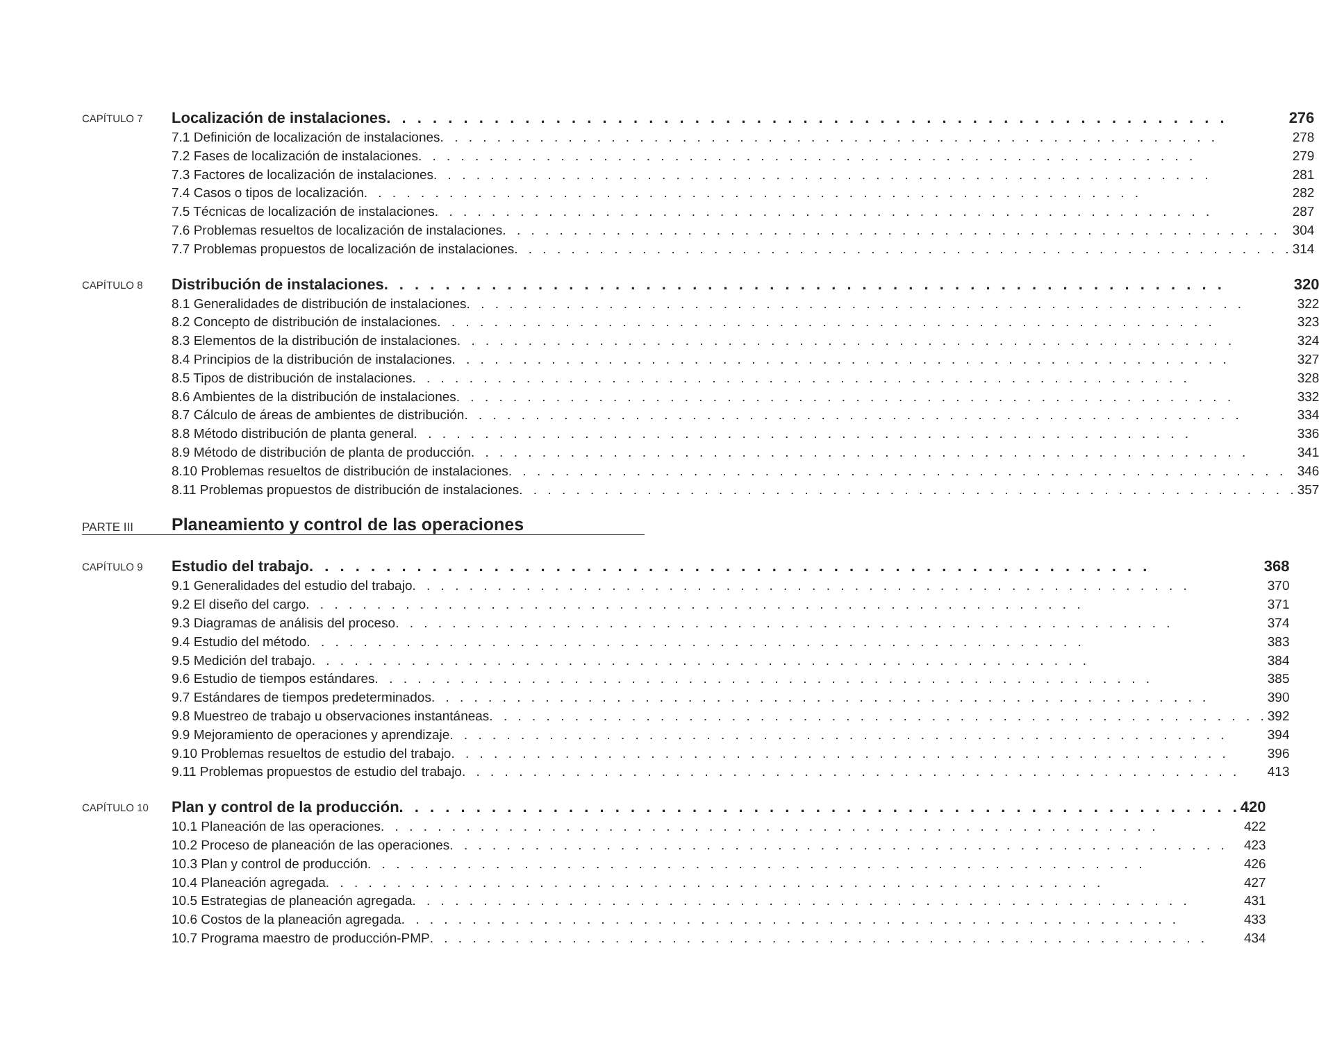CAPÍTULO 7
Localización de instalaciones 276
7.1 Definición de localización de instalaciones 278
7.2 Fases de localización de instalaciones 279
7.3 Factores de localización de instalaciones 281
7.4 Casos o tipos de localización 282
7.5 Técnicas de localización de instalaciones 287
7.6 Problemas resueltos de localización de instalaciones 304
7.7 Problemas propuestos de localización de instalaciones 314
CAPÍTULO 8
Distribución de instalaciones 320
8.1 Generalidades de distribución de instalaciones 322
8.2 Concepto de distribución de instalaciones 323
8.3 Elementos de la distribución de instalaciones 324
8.4 Principios de la distribución de instalaciones 327
8.5 Tipos de distribución de instalaciones 328
8.6 Ambientes de la distribución de instalaciones 332
8.7 Cálculo de áreas de ambientes de distribución 334
8.8 Método distribución de planta general 336
8.9 Método de distribución de planta de producción 341
8.10 Problemas resueltos de distribución de instalaciones 346
8.11 Problemas propuestos de distribución de instalaciones 357
PARTE III
Planeamiento y control de las operaciones
CAPÍTULO 9
Estudio del trabajo 368
9.1 Generalidades del estudio del trabajo 370
9.2 El diseño del cargo 371
9.3 Diagramas de análisis del proceso 374
9.4 Estudio del método 383
9.5 Medición del trabajo 384
9.6 Estudio de tiempos estándares 385
9.7 Estándares de tiempos predeterminados 390
9.8 Muestreo de trabajo u observaciones instantáneas 392
9.9 Mejoramiento de operaciones y aprendizaje 394
9.10 Problemas resueltos de estudio del trabajo 396
9.11 Problemas propuestos de estudio del trabajo 413
CAPÍTULO 10
Plan y control de la producción 420
10.1 Planeación de las operaciones 422
10.2 Proceso de planeación de las operaciones 423
10.3 Plan y control de producción 426
10.4 Planeación agregada 427
10.5 Estrategias de planeación agregada 431
10.6 Costos de la planeación agregada 433
10.7 Programa maestro de producción-PMP 434